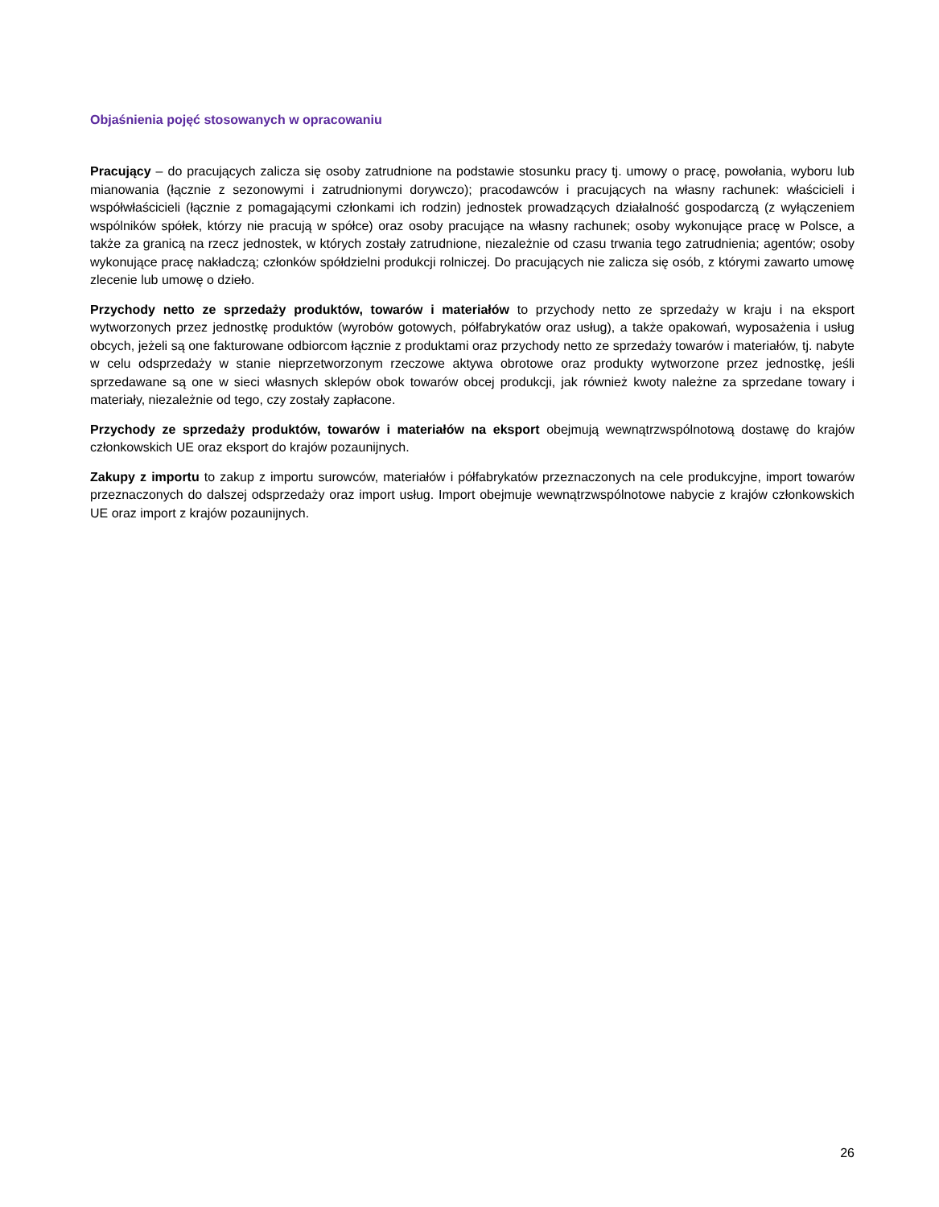Objaśnienia pojęć stosowanych w opracowaniu
Pracujący – do pracujących zalicza się osoby zatrudnione na podstawie stosunku pracy tj. umowy o pracę, powołania, wyboru lub mianowania (łącznie z sezonowymi i zatrudnionymi dorywczo); pracodawców i pracujących na własny rachunek: właścicieli i współwłaścicieli (łącznie z pomagającymi członkami ich rodzin) jednostek prowadzących działalność gospodarczą (z wyłączeniem wspólników spółek, którzy nie pracują w spółce) oraz osoby pracujące na własny rachunek; osoby wykonujące pracę w Polsce, a także za granicą na rzecz jednostek, w których zostały zatrudnione, niezależnie od czasu trwania tego zatrudnienia; agentów; osoby wykonujące pracę nakładczą; członków spółdzielni produkcji rolniczej. Do pracujących nie zalicza się osób, z którymi zawarto umowę zlecenie lub umowę o dzieło.
Przychody netto ze sprzedaży produktów, towarów i materiałów to przychody netto ze sprzedaży w kraju i na eksport wytworzonych przez jednostkę produktów (wyrobów gotowych, półfabrykatów oraz usług), a także opakowań, wyposażenia i usług obcych, jeżeli są one fakturowane odbiorcom łącznie z produktami oraz przychody netto ze sprzedaży towarów i materiałów, tj. nabyte w celu odsprzedaży w stanie nieprzetworzonym rzeczowe aktywa obrotowe oraz produkty wytworzone przez jednostkę, jeśli sprzedawane są one w sieci własnych sklepów obok towarów obcej produkcji, jak również kwoty należne za sprzedane towary i materiały, niezależnie od tego, czy zostały zapłacone.
Przychody ze sprzedaży produktów, towarów i materiałów na eksport obejmują wewnątrzwspólnotową dostawę do krajów członkowskich UE oraz eksport do krajów pozaunijnych.
Zakupy z importu to zakup z importu surowców, materiałów i półfabrykatów przeznaczonych na cele produkcyjne, import towarów przeznaczonych do dalszej odsprzedaży oraz import usług. Import obejmuje wewnątrzwspólnotowe nabycie z krajów członkowskich UE oraz import z krajów pozaunijnych.
26